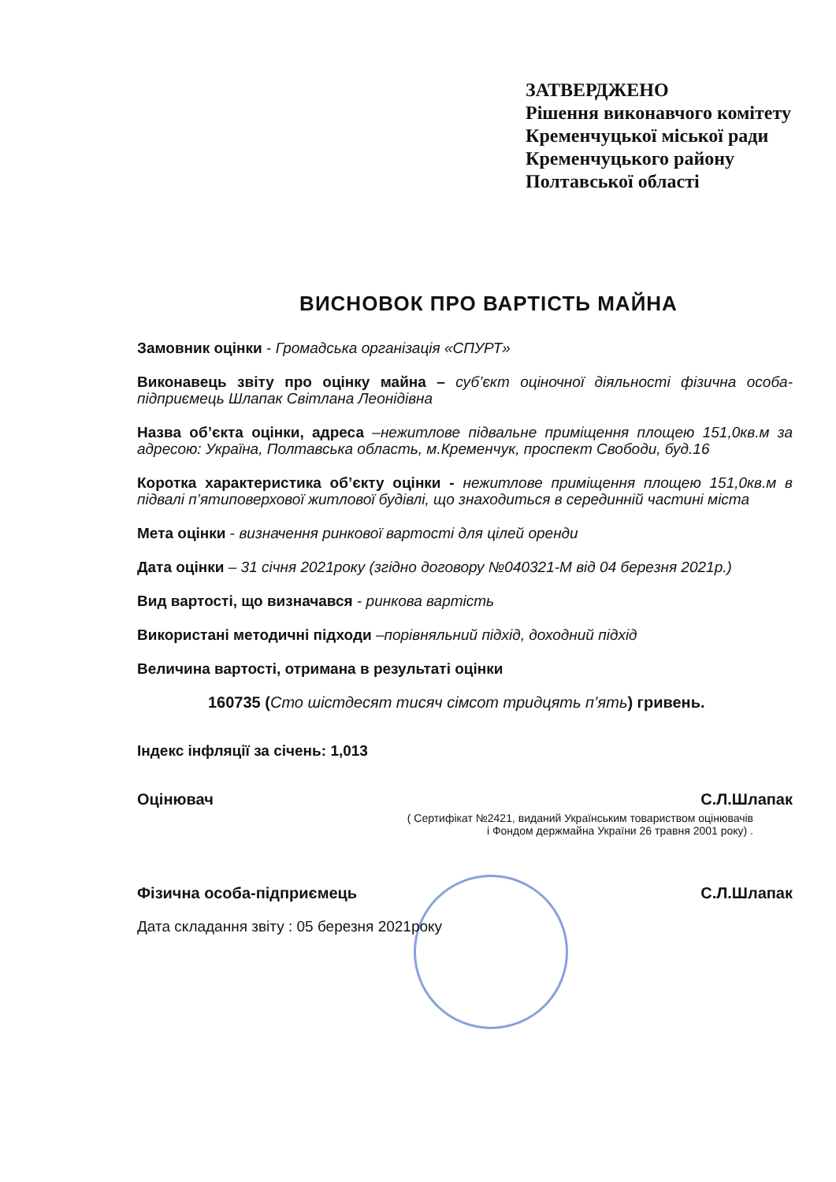ЗАТВЕРДЖЕНО
Рішення виконавчого комітету
Кременчуцької міської ради
Кременчуцького району
Полтавської області
ВИСНОВОК ПРО ВАРТІСТЬ МАЙНА
Замовник оцінки - Громадська організація «СПУРТ»
Виконавець звіту про оцінку майна – суб’єкт оціночної діяльності фізична особа-підприємець Шлапак Світлана Леонідівна
Назва об’єкта оцінки, адреса –нежитлове підвальне приміщення площею 151,0кв.м за адресою: Україна, Полтавська область, м.Кременчук, проспект Свободи, буд.16
Коротка характеристика об’єкту оцінки - нежитлове приміщення площею 151,0кв.м в підвалі п’ятиповерхової житлової будівлі, що знаходиться в серединній частині міста
Мета оцінки - визначення ринкової вартості для цілей оренди
Дата оцінки – 31 січня 2021року (згідно договору №040321-М від 04 березня 2021р.)
Вид вартості, що визначався - ринкова вартість
Використані методичні підходи –порівняльний підхід, доходний підхід
Величина вартості, отримана в результаті оцінки
160735 (Сто шістдесят тисяч сімсот тридцять п’ять) гривень.
Індекс інфляції за січень: 1,013
Оцінювач С.Л.Шлапак
( Сертифікат №2421, виданий Українським товариством оцінювачів
і Фондом держмайна України 26 травня 2001 року) .
Фізична особа-підприємець С.Л.Шлапак
Дата складання звіту : 05 березня 2021року